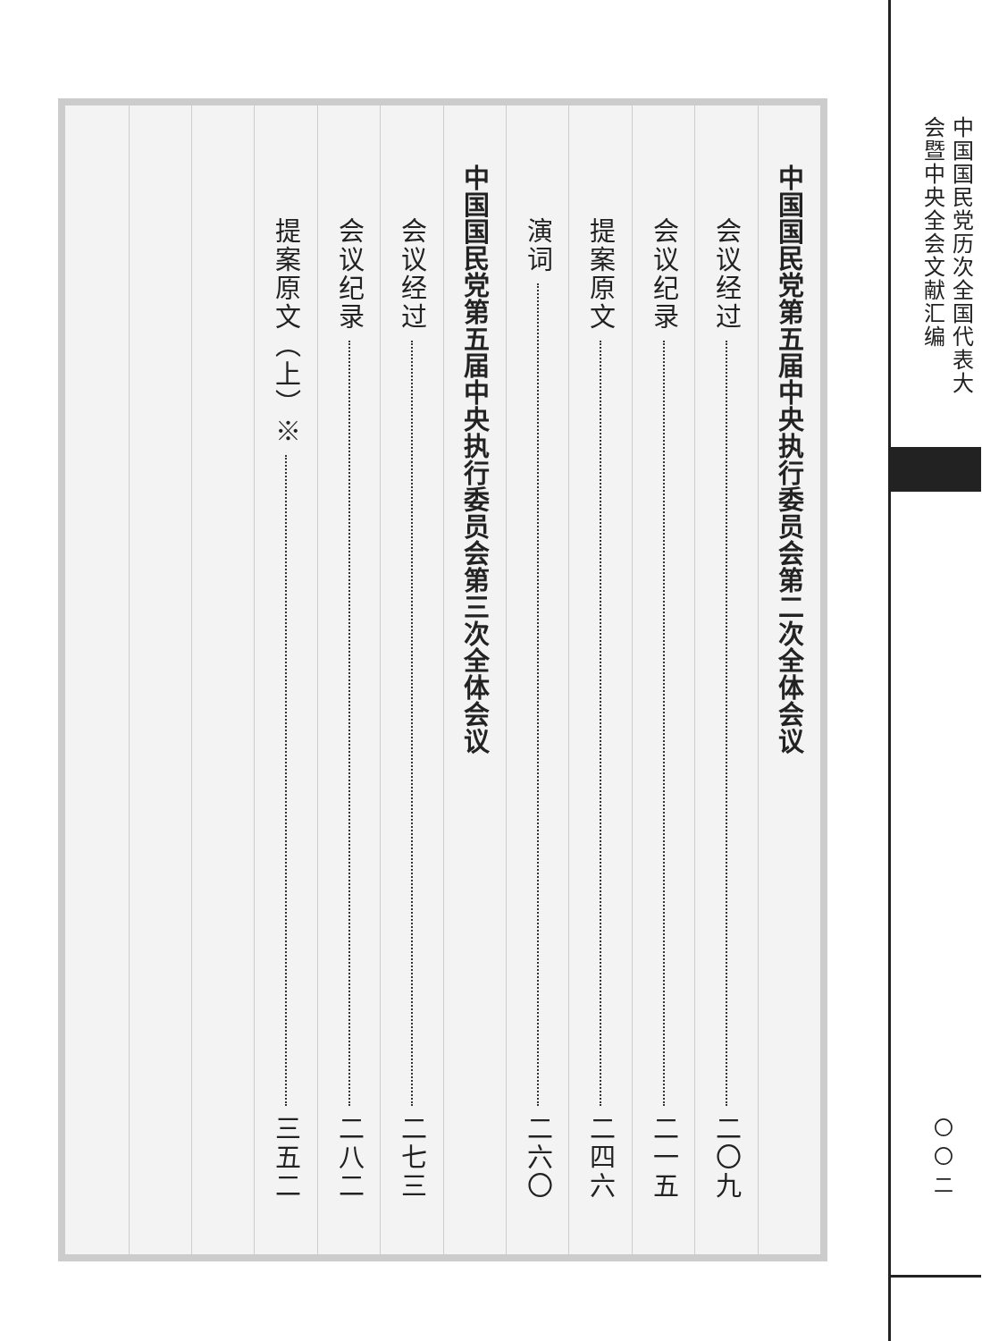中国国民党历次全国代表大会暨中央全会文献汇编
〇〇二
中国国民党第五届中央执行委员会第二次全体会议
会议经过 二〇九
会议纪录 二一五
提案原文 二四六
演词 二六〇
中国国民党第五届中央执行委员会第三次全体会议
会议经过 二七三
会议纪录 二八二
提案原文（上）※ 三五二